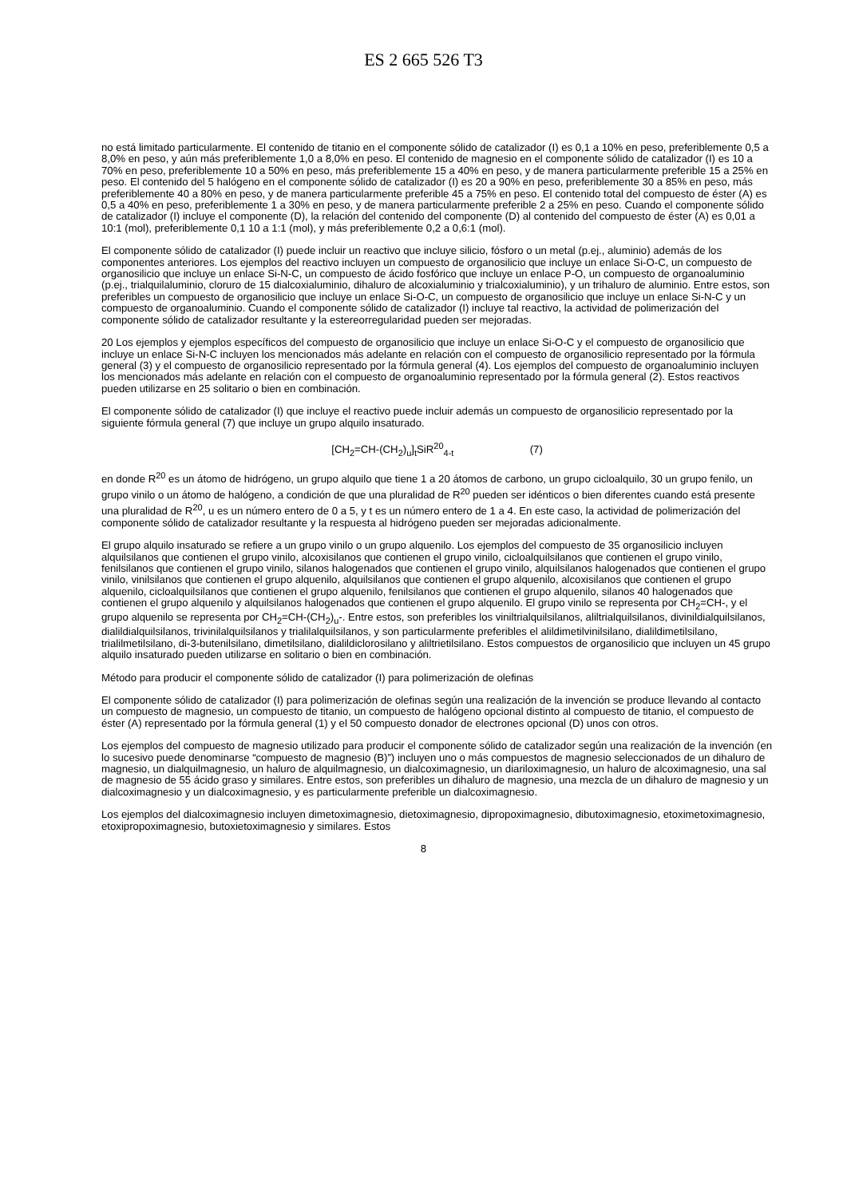ES 2 665 526 T3
no está limitado particularmente. El contenido de titanio en el componente sólido de catalizador (I) es 0,1 a 10% en peso, preferiblemente 0,5 a 8,0% en peso, y aún más preferiblemente 1,0 a 8,0% en peso. El contenido de magnesio en el componente sólido de catalizador (I) es 10 a 70% en peso, preferiblemente 10 a 50% en peso, más preferiblemente 15 a 40% en peso, y de manera particularmente preferible 15 a 25% en peso. El contenido del 5 halógeno en el componente sólido de catalizador (I) es 20 a 90% en peso, preferiblemente 30 a 85% en peso, más preferiblemente 40 a 80% en peso, y de manera particularmente preferible 45 a 75% en peso. El contenido total del compuesto de éster (A) es 0,5 a 40% en peso, preferiblemente 1 a 30% en peso, y de manera particularmente preferible 2 a 25% en peso. Cuando el componente sólido de catalizador (I) incluye el componente (D), la relación del contenido del componente (D) al contenido del compuesto de éster (A) es 0,01 a 10:1 (mol), preferiblemente 0,1 10 a 1:1 (mol), y más preferiblemente 0,2 a 0,6:1 (mol).
El componente sólido de catalizador (I) puede incluir un reactivo que incluye silicio, fósforo o un metal (p.ej., aluminio) además de los componentes anteriores. Los ejemplos del reactivo incluyen un compuesto de organosilicio que incluye un enlace Si-O-C, un compuesto de organosilicio que incluye un enlace Si-N-C, un compuesto de ácido fosfórico que incluye un enlace P-O, un compuesto de organoaluminio (p.ej., trialquilaluminio, cloruro de 15 dialcoxialuminio, dihaluro de alcoxialuminio y trialcoxialuminio), y un trihaluro de aluminio. Entre estos, son preferibles un compuesto de organosilicio que incluye un enlace Si-O-C, un compuesto de organosilicio que incluye un enlace Si-N-C y un compuesto de organoaluminio. Cuando el componente sólido de catalizador (I) incluye tal reactivo, la actividad de polimerización del componente sólido de catalizador resultante y la estereorregularidad pueden ser mejoradas.
20 Los ejemplos y ejemplos específicos del compuesto de organosilicio que incluye un enlace Si-O-C y el compuesto de organosilicio que incluye un enlace Si-N-C incluyen los mencionados más adelante en relación con el compuesto de organosilicio representado por la fórmula general (3) y el compuesto de organosilicio representado por la fórmula general (4). Los ejemplos del compuesto de organoaluminio incluyen los mencionados más adelante en relación con el compuesto de organoaluminio representado por la fórmula general (2). Estos reactivos pueden utilizarse en 25 solitario o bien en combinación.
El componente sólido de catalizador (I) que incluye el reactivo puede incluir además un compuesto de organosilicio representado por la siguiente fórmula general (7) que incluye un grupo alquilo insaturado.
[CH<sub>2</sub>=CH-(CH<sub>2</sub>)<sub>u</sub>]<sub>t</sub>SiR<sup>20</sup><sub>4-t</sub> (7)
en donde R<sup>20</sup> es un átomo de hidrógeno, un grupo alquilo que tiene 1 a 20 átomos de carbono, un grupo cicloalquilo, 30 un grupo fenilo, un grupo vinilo o un átomo de halógeno, a condición de que una pluralidad de R<sup>20</sup> pueden ser idénticos o bien diferentes cuando está presente una pluralidad de R<sup>20</sup>, u es un número entero de 0 a 5, y t es un número entero de 1 a 4. En este caso, la actividad de polimerización del componente sólido de catalizador resultante y la respuesta al hidrógeno pueden ser mejoradas adicionalmente.
El grupo alquilo insaturado se refiere a un grupo vinilo o un grupo alquenilo. Los ejemplos del compuesto de 35 organosilicio incluyen alquilsilanos que contienen el grupo vinilo, alcoxisilanos que contienen el grupo vinilo, cicloalquilsilanos que contienen el grupo vinilo, fenilsilanos que contienen el grupo vinilo, silanos halogenados que contienen el grupo vinilo, alquilsilanos halogenados que contienen el grupo vinilo, vinilsilanos que contienen el grupo alquenilo, alquilsilanos que contienen el grupo alquenilo, alcoxisilanos que contienen el grupo alquenilo, cicloalquilsilanos que contienen el grupo alquenilo, fenilsilanos que contienen el grupo alquenilo, silanos 40 halogenados que contienen el grupo alquenilo y alquilsilanos halogenados que contienen el grupo alquenilo. El grupo vinilo se representa por CH<sub>2</sub>=CH-, y el grupo alquenilo se representa por CH<sub>2</sub>=CH-(CH<sub>2</sub>)<sub>u</sub>-. Entre estos, son preferibles los viniltrialquilsilanos, aliltrialquilsilanos, divinildialquilsilanos, dialildialquilsilanos, trivinilalquilsilanos y trialilalquilsilanos, y son particularmente preferibles el alildimetilvinilsilano, dialildimetilsilano, trialilmetilsilano, di-3-butenilsilano, dimetilsilano, dialildiclorosilano y aliltrietilsilano. Estos compuestos de organosilicio que incluyen un 45 grupo alquilo insaturado pueden utilizarse en solitario o bien en combinación.
Método para producir el componente sólido de catalizador (I) para polimerización de olefinas
El componente sólido de catalizador (I) para polimerización de olefinas según una realización de la invención se produce llevando al contacto un compuesto de magnesio, un compuesto de titanio, un compuesto de halógeno opcional distinto al compuesto de titanio, el compuesto de éster (A) representado por la fórmula general (1) y el 50 compuesto donador de electrones opcional (D) unos con otros.
Los ejemplos del compuesto de magnesio utilizado para producir el componente sólido de catalizador según una realización de la invención (en lo sucesivo puede denominarse “compuesto de magnesio (B)”) incluyen uno o más compuestos de magnesio seleccionados de un dihaluro de magnesio, un dialquilmagnesio, un haluro de alquilmagnesio, un dialcoximagnesio, un diariloximagnesio, un haluro de alcoximagnesio, una sal de magnesio de 55 ácido graso y similares. Entre estos, son preferibles un dihaluro de magnesio, una mezcla de un dihaluro de magnesio y un dialcoximagnesio y un dialcoximagnesio, y es particularmente preferible un dialcoximagnesio.
Los ejemplos del dialcoximagnesio incluyen dimetoximagnesio, dietoximagnesio, dipropoximagnesio, dibutoximagnesio, etoximetoximagnesio, etoxipropoximagnesio, butoxietoximagnesio y similares. Estos
8